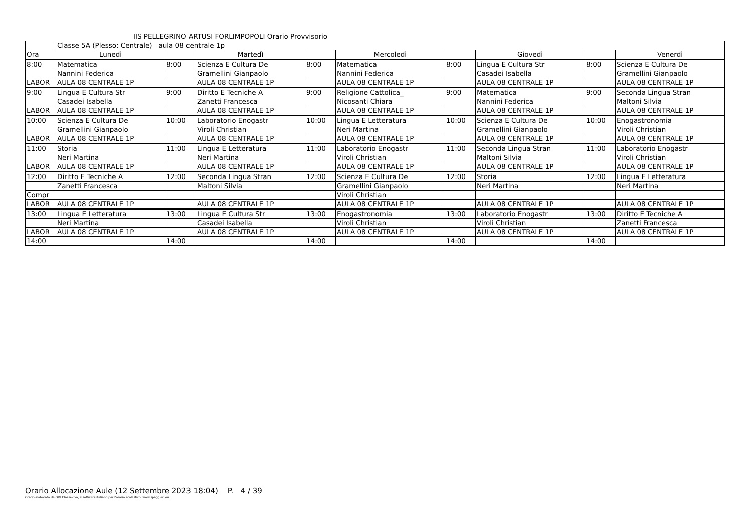IIS PELLEGRINO ARTUSI FORLIMPOPOLI Orario Provvisorio
| | Classe 5A (Plesso: Centrale) aula 08 centrale 1p | | | | | | | | |
| Ora | Lunedì | | Martedì | | Mercoledì | | Giovedì | | Venerdì |
| 8:00 | Matematica | 8:00 | Scienza E Cultura De | 8:00 | Matematica | 8:00 | Lingua E Cultura Str | 8:00 | Scienza E Cultura De |
| | Nannini Federica | | Gramellini Gianpaolo | | Nannini Federica | | Casadei Isabella | | Gramellini Gianpaolo |
| LABOR | AULA 08 CENTRALE 1P | | AULA 08 CENTRALE 1P | | AULA 08 CENTRALE 1P | | AULA 08 CENTRALE 1P | | AULA 08 CENTRALE 1P |
| 9:00 | Lingua E Cultura Str | 9:00 | Diritto E Tecniche A | 9:00 | Religione Cattolica_ | 9:00 | Matematica | 9:00 | Seconda Lingua Stran |
| | Casadei Isabella | | Zanetti Francesca | | Nicosanti Chiara | | Nannini Federica | | Maltoni Silvia |
| LABOR | AULA 08 CENTRALE 1P | | AULA 08 CENTRALE 1P | | AULA 08 CENTRALE 1P | | AULA 08 CENTRALE 1P | | AULA 08 CENTRALE 1P |
| 10:00 | Scienza E Cultura De | 10:00 | Laboratorio Enogastr | 10:00 | Lingua E Letteratura | 10:00 | Scienza E Cultura De | 10:00 | Enogastronomia |
| | Gramellini Gianpaolo | | Viroli Christian | | Neri Martina | | Gramellini Gianpaolo | | Viroli Christian |
| LABOR | AULA 08 CENTRALE 1P | | AULA 08 CENTRALE 1P | | AULA 08 CENTRALE 1P | | AULA 08 CENTRALE 1P | | AULA 08 CENTRALE 1P |
| 11:00 | Storia | 11:00 | Lingua E Letteratura | 11:00 | Laboratorio Enogastr | 11:00 | Seconda Lingua Stran | 11:00 | Laboratorio Enogastr |
| | Neri Martina | | Neri Martina | | Viroli Christian | | Maltoni Silvia | | Viroli Christian |
| LABOR | AULA 08 CENTRALE 1P | | AULA 08 CENTRALE 1P | | AULA 08 CENTRALE 1P | | AULA 08 CENTRALE 1P | | AULA 08 CENTRALE 1P |
| 12:00 | Diritto E Tecniche A | 12:00 | Seconda Lingua Stran | 12:00 | Scienza E Cultura De | 12:00 | Storia | 12:00 | Lingua E Letteratura |
| | Zanetti Francesca | | Maltoni Silvia | | Gramellini Gianpaolo | | Neri Martina | | Neri Martina |
| Compr | | | | | Viroli Christian | | | | |
| LABOR | AULA 08 CENTRALE 1P | | AULA 08 CENTRALE 1P | | AULA 08 CENTRALE 1P | | AULA 08 CENTRALE 1P | | AULA 08 CENTRALE 1P |
| 13:00 | Lingua E Letteratura | 13:00 | Lingua E Cultura Str | 13:00 | Enogastronomia | 13:00 | Laboratorio Enogastr | 13:00 | Diritto E Tecniche A |
| | Neri Martina | | Casadei Isabella | | Viroli Christian | | Viroli Christian | | Zanetti Francesca |
| LABOR | AULA 08 CENTRALE 1P | | AULA 08 CENTRALE 1P | | AULA 08 CENTRALE 1P | | AULA 08 CENTRALE 1P | | AULA 08 CENTRALE 1P |
| 14:00 | | 14:00 | | 14:00 | | 14:00 | | 14:00 | |
Orario Allocazione Aule (12 Settembre 2023 18:04) P. 4 / 39
Orario elaborato da ODI Classeviva, il software italiano per l'orario scolastico. www.spaggiari.eu